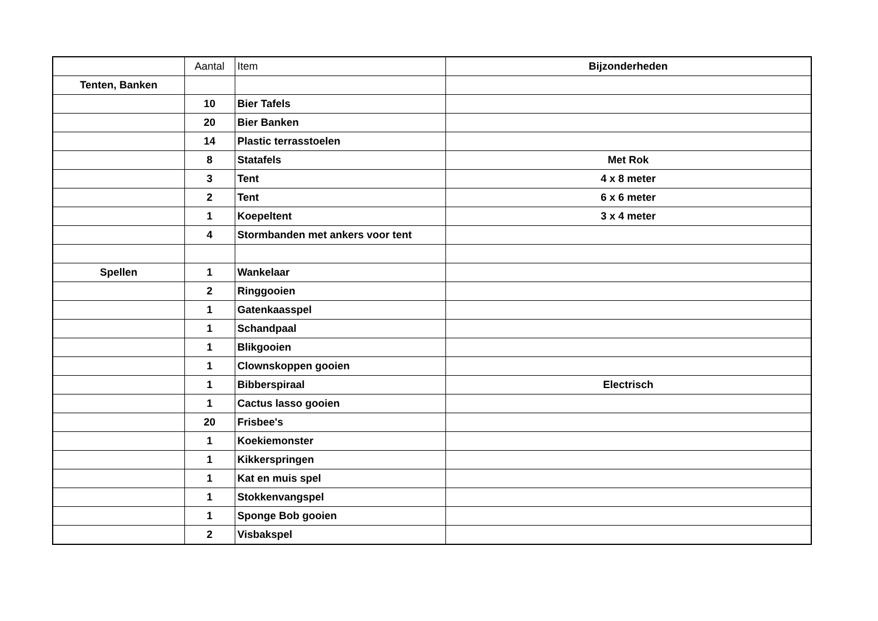| | Aantal | Item | Bijzonderheden |
| Tenten, Banken | | | |
| | 10 | Bier Tafels | |
| | 20 | Bier Banken | |
| | 14 | Plastic terrasstoelen | |
| | 8 | Statafels | Met Rok |
| | 3 | Tent | 4 x 8 meter |
| | 2 | Tent | 6 x 6 meter |
| | 1 | Koepeltent | 3 x 4 meter |
| | 4 | Stormbanden met ankers voor tent | |
| Spellen | 1 | Wankelaar | |
| | 2 | Ringgooien | |
| | 1 | Gatenkaasspel | |
| | 1 | Schandpaal | |
| | 1 | Blikgooien | |
| | 1 | Clownskoppen gooien | |
| | 1 | Bibberspiraal | Electrisch |
| | 1 | Cactus lasso gooien | |
| | 20 | Frisbee's | |
| | 1 | Koekiemonster | |
| | 1 | Kikkerspringen | |
| | 1 | Kat en muis spel | |
| | 1 | Stokkenvangspel | |
| | 1 | Sponge Bob gooien | |
| | 2 | Visbakspel | |